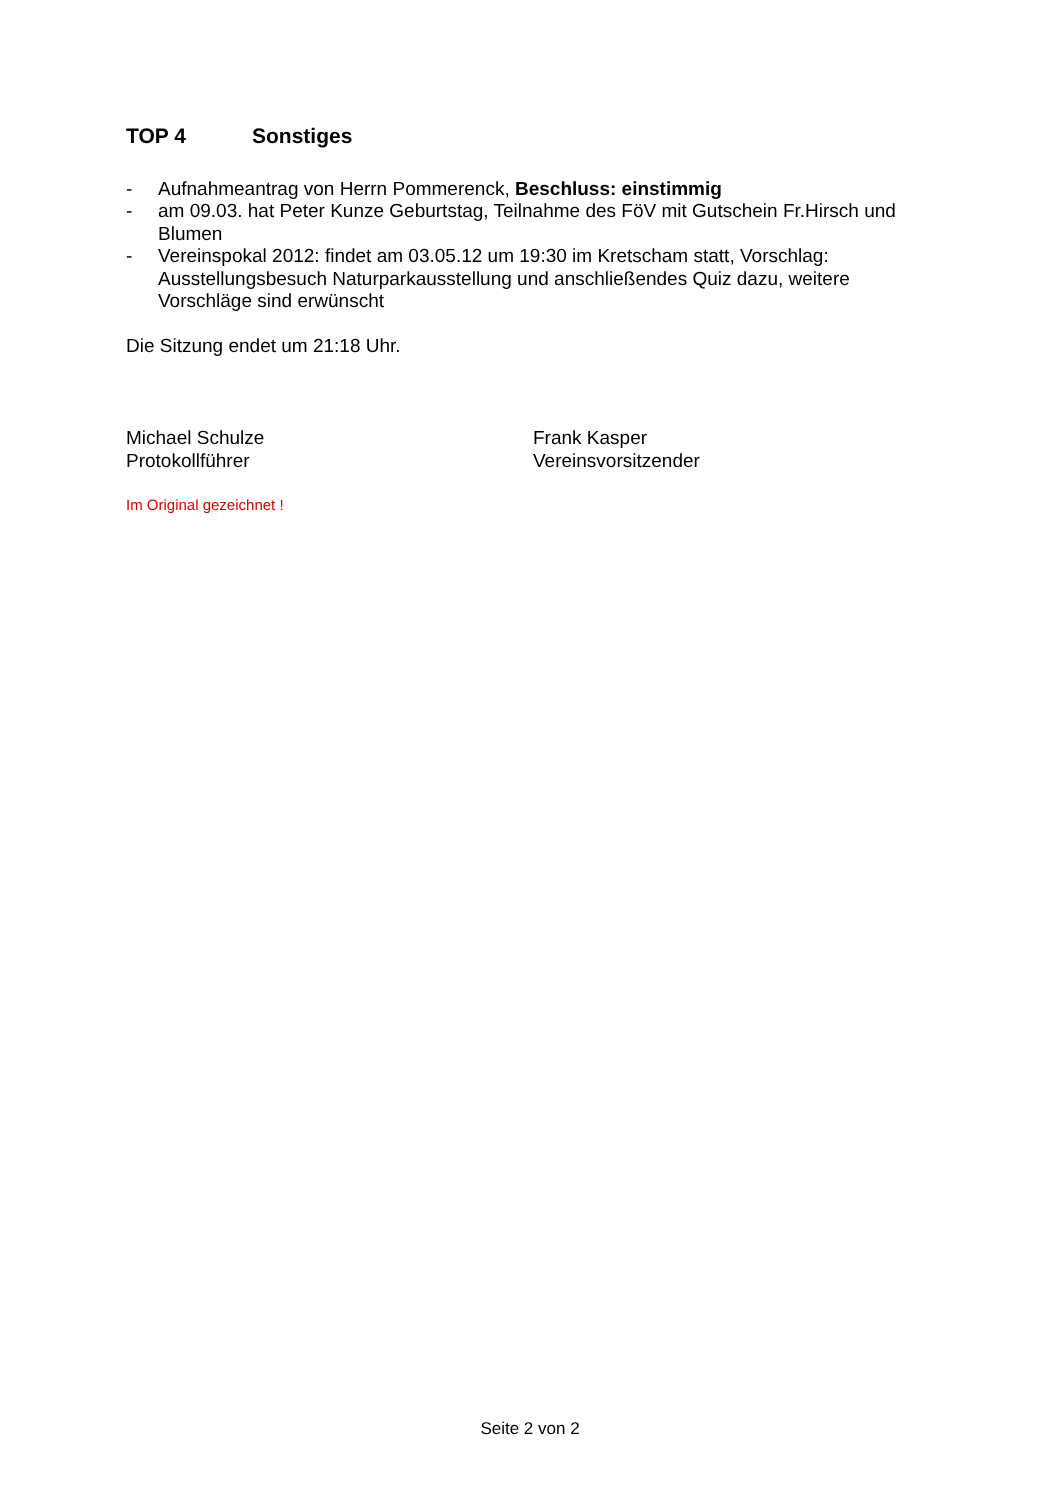TOP 4 Sonstiges
- Aufnahmeantrag von Herrn Pommerenck, Beschluss: einstimmig
- am 09.03. hat Peter Kunze Geburtstag, Teilnahme des FöV mit Gutschein Fr.Hirsch und Blumen
- Vereinspokal 2012: findet am 03.05.12 um 19:30 im Kretscham statt, Vorschlag: Ausstellungsbesuch Naturparkausstellung und anschließendes Quiz dazu, weitere Vorschläge sind erwünscht
Die Sitzung endet um 21:18 Uhr.
Michael Schulze
Protokollführer
Frank Kasper
Vereinsvorsitzender
Im Original gezeichnet !
Seite 2 von 2